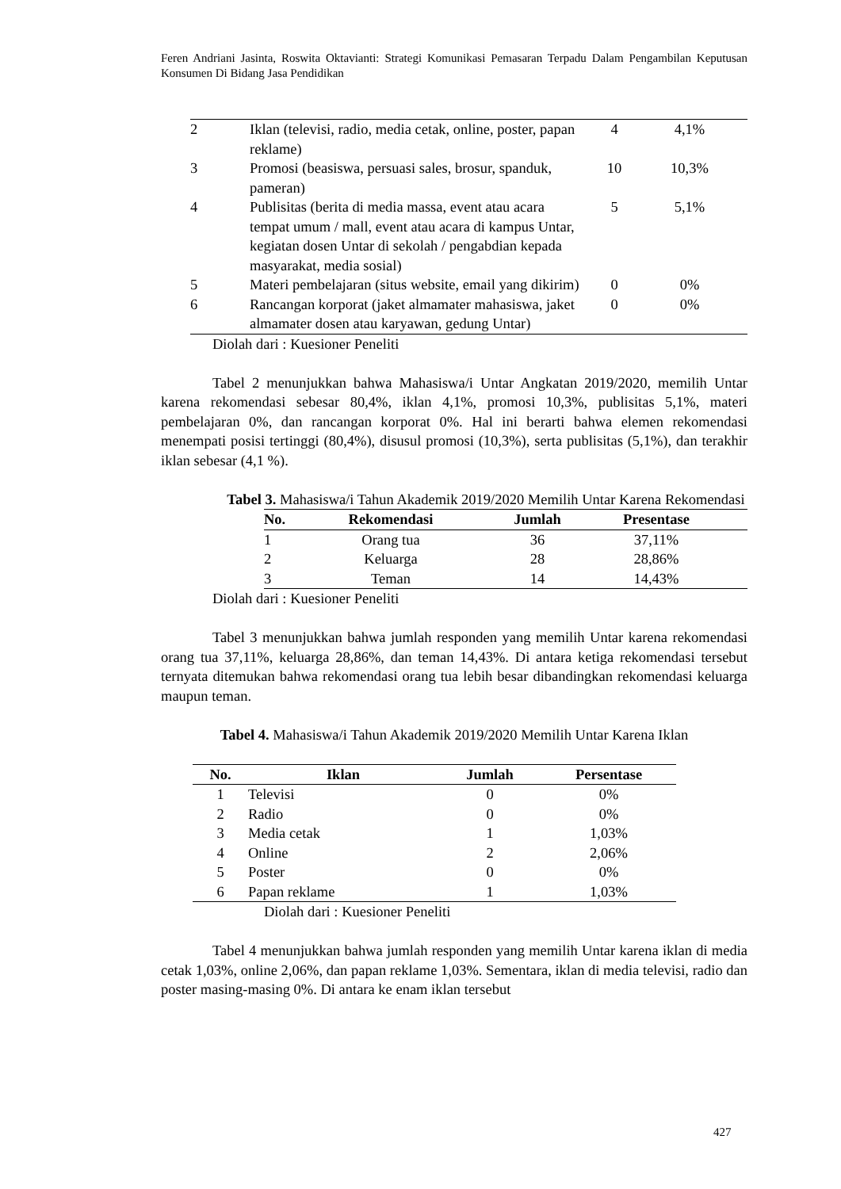Feren Andriani Jasinta, Roswita Oktavianti: Strategi Komunikasi Pemasaran Terpadu Dalam Pengambilan Keputusan Konsumen Di Bidang Jasa Pendidikan
| 2 | Iklan (televisi, radio, media cetak, online, poster, papan reklame) | 4 | 4,1% | |
| 3 | Promosi (beasiswa, persuasi sales, brosur, spanduk, pameran) | 10 | 10,3% | |
| 4 | Publisitas (berita di media massa, event atau acara tempat umum / mall, event atau acara di kampus Untar, kegiatan dosen Untar di sekolah / pengabdian kepada masyarakat, media sosial) | 5 | 5,1% | |
| 5 | Materi pembelajaran (situs website, email yang dikirim) | 0 | 0% | |
| 6 | Rancangan korporat (jaket almamater mahasiswa, jaket almamater dosen atau karyawan, gedung Untar) | 0 | 0% | |
Diolah dari : Kuesioner Peneliti
Tabel 2 menunjukkan bahwa Mahasiswa/i Untar Angkatan 2019/2020, memilih Untar karena rekomendasi sebesar 80,4%, iklan 4,1%, promosi 10,3%, publisitas 5,1%, materi pembelajaran 0%, dan rancangan korporat 0%. Hal ini berarti bahwa elemen rekomendasi menempati posisi tertinggi (80,4%), disusul promosi (10,3%), serta publisitas (5,1%), dan terakhir iklan sebesar (4,1 %).
Tabel 3. Mahasiswa/i Tahun Akademik 2019/2020 Memilih Untar Karena Rekomendasi
| No. | Rekomendasi | Jumlah | Presentase | |
| --- | --- | --- | --- | --- |
| 1 | Orang tua | 36 | 37,11% | |
| 2 | Keluarga | 28 | 28,86% | |
| 3 | Teman | 14 | 14,43% | |
Diolah dari : Kuesioner Peneliti
Tabel 3 menunjukkan bahwa jumlah responden yang memilih Untar karena rekomendasi orang tua 37,11%, keluarga 28,86%, dan teman 14,43%. Di antara ketiga rekomendasi tersebut ternyata ditemukan bahwa rekomendasi orang tua lebih besar dibandingkan rekomendasi keluarga maupun teman.
Tabel 4. Mahasiswa/i Tahun Akademik 2019/2020 Memilih Untar Karena Iklan
| No. | Iklan | Jumlah | Persentase |
| --- | --- | --- | --- |
| 1 | Televisi | 0 | 0% |
| 2 | Radio | 0 | 0% |
| 3 | Media cetak | 1 | 1,03% |
| 4 | Online | 2 | 2,06% |
| 5 | Poster | 0 | 0% |
| 6 | Papan reklame | 1 | 1,03% |
Diolah dari : Kuesioner Peneliti
Tabel 4 menunjukkan bahwa jumlah responden yang memilih Untar karena iklan di media cetak 1,03%, online 2,06%, dan papan reklame 1,03%. Sementara, iklan di media televisi, radio dan poster masing-masing 0%. Di antara ke enam iklan tersebut
427